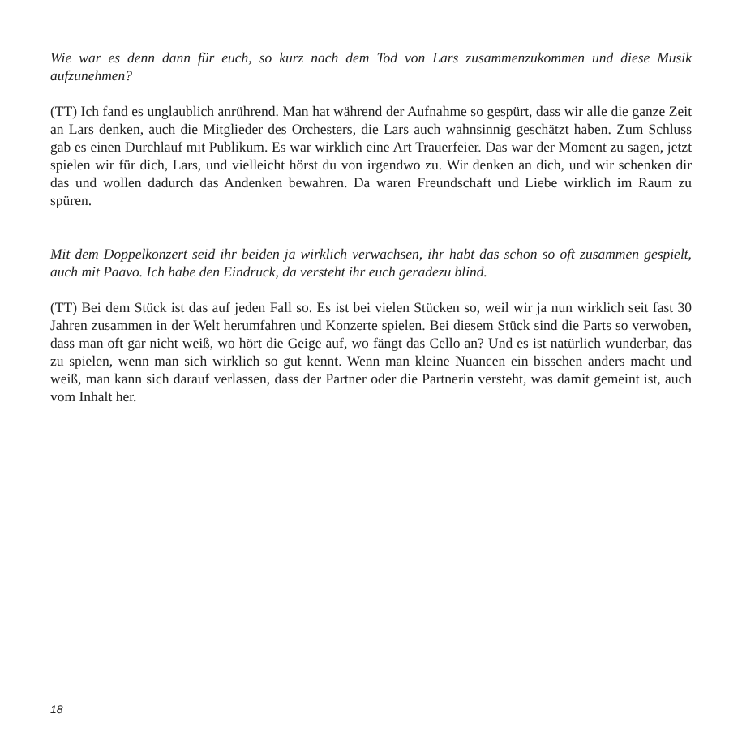Wie war es denn dann für euch, so kurz nach dem Tod von Lars zusammenzukommen und diese Musik aufzunehmen?
(TT) Ich fand es unglaublich anrührend. Man hat während der Aufnahme so gespürt, dass wir alle die ganze Zeit an Lars denken, auch die Mitglieder des Orchesters, die Lars auch wahnsinnig geschätzt haben. Zum Schluss gab es einen Durchlauf mit Publikum. Es war wirklich eine Art Trauerfeier. Das war der Moment zu sagen, jetzt spielen wir für dich, Lars, und vielleicht hörst du von irgendwo zu. Wir denken an dich, und wir schenken dir das und wollen dadurch das Andenken bewahren. Da waren Freundschaft und Liebe wirklich im Raum zu spüren.
Mit dem Doppelkonzert seid ihr beiden ja wirklich verwachsen, ihr habt das schon so oft zusammen gespielt, auch mit Paavo. Ich habe den Eindruck, da versteht ihr euch geradezu blind.
(TT) Bei dem Stück ist das auf jeden Fall so. Es ist bei vielen Stücken so, weil wir ja nun wirklich seit fast 30 Jahren zusammen in der Welt herumfahren und Konzerte spielen. Bei diesem Stück sind die Parts so verwoben, dass man oft gar nicht weiß, wo hört die Geige auf, wo fängt das Cello an? Und es ist natürlich wunderbar, das zu spielen, wenn man sich wirklich so gut kennt. Wenn man kleine Nuancen ein bisschen anders macht und weiß, man kann sich darauf verlassen, dass der Partner oder die Partnerin versteht, was damit gemeint ist, auch vom Inhalt her.
18